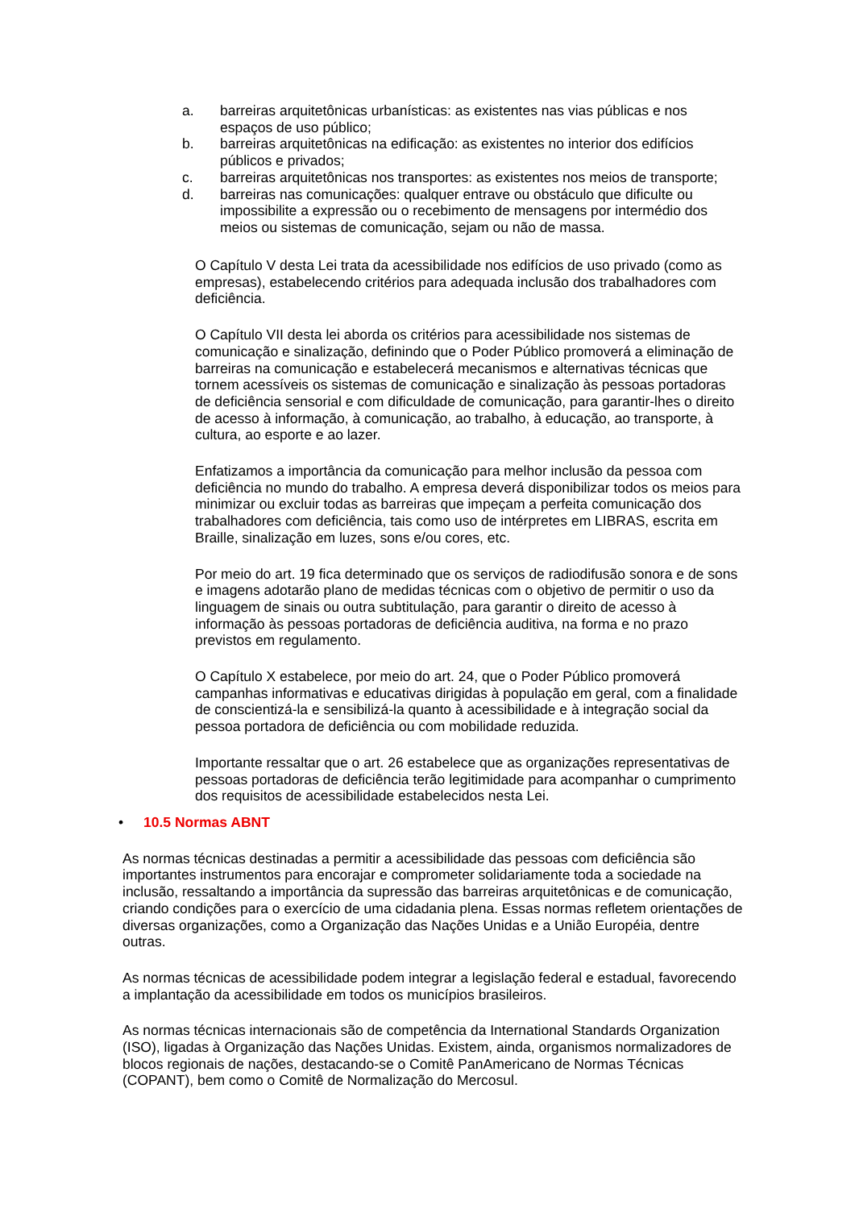a. barreiras arquitetônicas urbanísticas: as existentes nas vias públicas e nos espaços de uso público;
b. barreiras arquitetônicas na edificação: as existentes no interior dos edifícios públicos e privados;
c. barreiras arquitetônicas nos transportes: as existentes nos meios de transporte;
d. barreiras nas comunicações: qualquer entrave ou obstáculo que dificulte ou impossibilite a expressão ou o recebimento de mensagens por intermédio dos meios ou sistemas de comunicação, sejam ou não de massa.
O Capítulo V desta Lei trata da acessibilidade nos edifícios de uso privado (como as empresas), estabelecendo critérios para adequada inclusão dos trabalhadores com deficiência.
O Capítulo VII desta lei aborda os critérios para acessibilidade nos sistemas de comunicação e sinalização, definindo que o Poder Público promoverá a eliminação de barreiras na comunicação e estabelecerá mecanismos e alternativas técnicas que tornem acessíveis os sistemas de comunicação e sinalização às pessoas portadoras de deficiência sensorial e com dificuldade de comunicação, para garantir-lhes o direito de acesso à informação, à comunicação, ao trabalho, à educação, ao transporte, à cultura, ao esporte e ao lazer.
Enfatizamos a importância da comunicação para melhor inclusão da pessoa com deficiência no mundo do trabalho. A empresa deverá disponibilizar todos os meios para minimizar ou excluir todas as barreiras que impeçam a perfeita comunicação dos trabalhadores com deficiência, tais como uso de intérpretes em LIBRAS, escrita em Braille, sinalização em luzes, sons e/ou cores, etc.
Por meio do art. 19 fica determinado que os serviços de radiodifusão sonora e de sons e imagens adotarão plano de medidas técnicas com o objetivo de permitir o uso da linguagem de sinais ou outra subtitulação, para garantir o direito de acesso à informação às pessoas portadoras de deficiência auditiva, na forma e no prazo previstos em regulamento.
O Capítulo X estabelece, por meio do art. 24, que o Poder Público promoverá campanhas informativas e educativas dirigidas à população em geral, com a finalidade de conscientizá-la e sensibilizá-la quanto à acessibilidade e à integração social da pessoa portadora de deficiência ou com mobilidade reduzida.
Importante ressaltar que o art. 26 estabelece que as organizações representativas de pessoas portadoras de deficiência terão legitimidade para acompanhar o cumprimento dos requisitos de acessibilidade estabelecidos nesta Lei.
• 10.5 Normas ABNT
As normas técnicas destinadas a permitir a acessibilidade das pessoas com deficiência são importantes instrumentos para encorajar e comprometer solidariamente toda a sociedade na inclusão, ressaltando a importância da supressão das barreiras arquitetônicas e de comunicação, criando condições para o exercício de uma cidadania plena. Essas normas refletem orientações de diversas organizações, como a Organização das Nações Unidas e a União Européia, dentre outras.
As normas técnicas de acessibilidade podem integrar a legislação federal e estadual, favorecendo a implantação da acessibilidade em todos os municípios brasileiros.
As normas técnicas internacionais são de competência da International Standards Organization (ISO), ligadas à Organização das Nações Unidas. Existem, ainda, organismos normalizadores de blocos regionais de nações, destacando-se o Comitê PanAmericano de Normas Técnicas (COPANT), bem como o Comitê de Normalização do Mercosul.